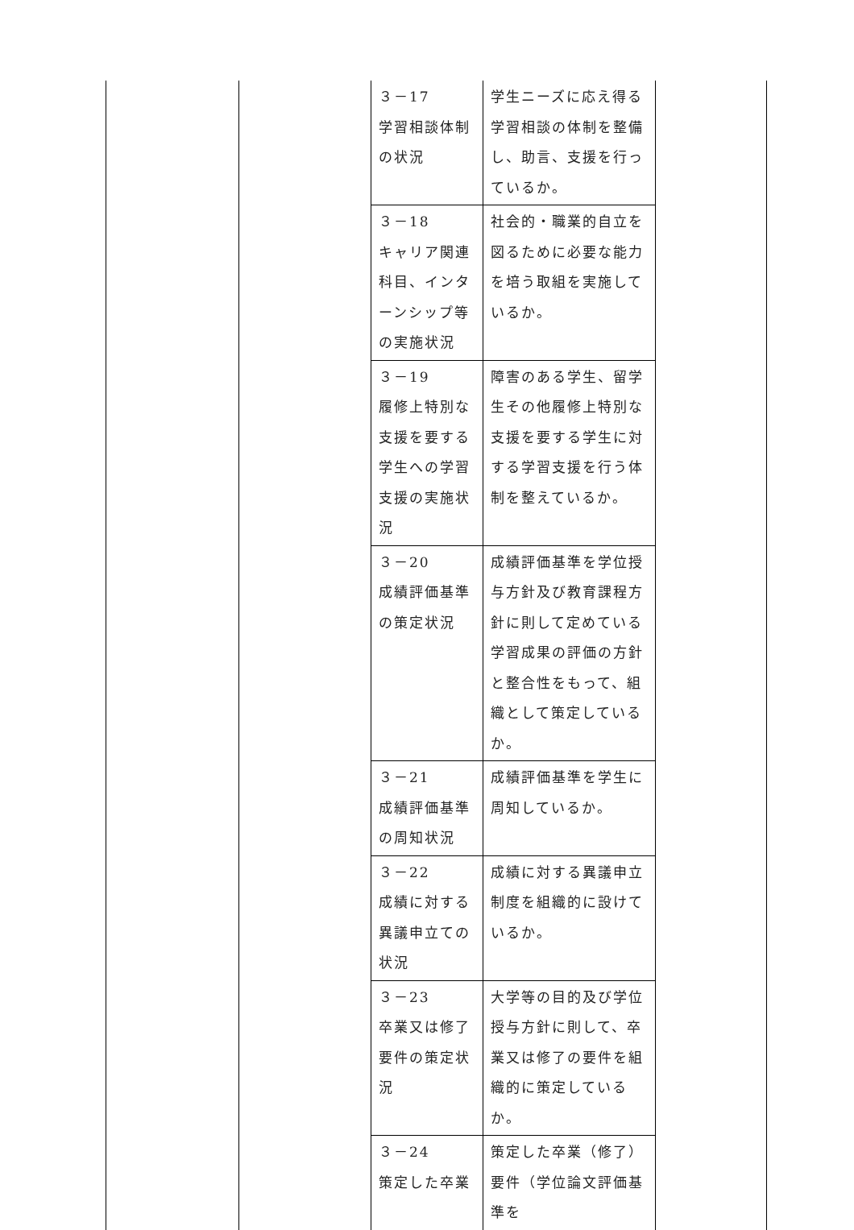| | | ３－17 学習相談体制の状況 | 学生ニーズに応え得る学習相談の体制を整備し、助言、支援を行っているか。 | |
| | | ３－18 キャリア関連科目、インターンシップ等の実施状況 | 社会的・職業的自立を図るために必要な能力を培う取組を実施しているか。 | |
| | | ３－19 履修上特別な支援を要する学生への学習支援の実施状況 | 障害のある学生、留学生その他履修上特別な支援を要する学生に対する学習支援を行う体制を整えているか。 | |
| | | ３－20 成績評価基準の策定状況 | 成績評価基準を学位授与方針及び教育課程方針に則して定めている学習成果の評価の方針と整合性をもって、組織として策定しているか。 | |
| | | ３－21 成績評価基準の周知状況 | 成績評価基準を学生に周知しているか。 | |
| | | ３－22 成績に対する異議申立ての状況 | 成績に対する異議申立制度を組織的に設けているか。 | |
| | | ３－23 卒業又は修了要件の策定状況 | 大学等の目的及び学位授与方針に則して、卒業又は修了の要件を組織的に策定しているか。 | |
| | | ３－24 策定した卒業 | 策定した卒業（修了）要件（学位論文評価基準を | |